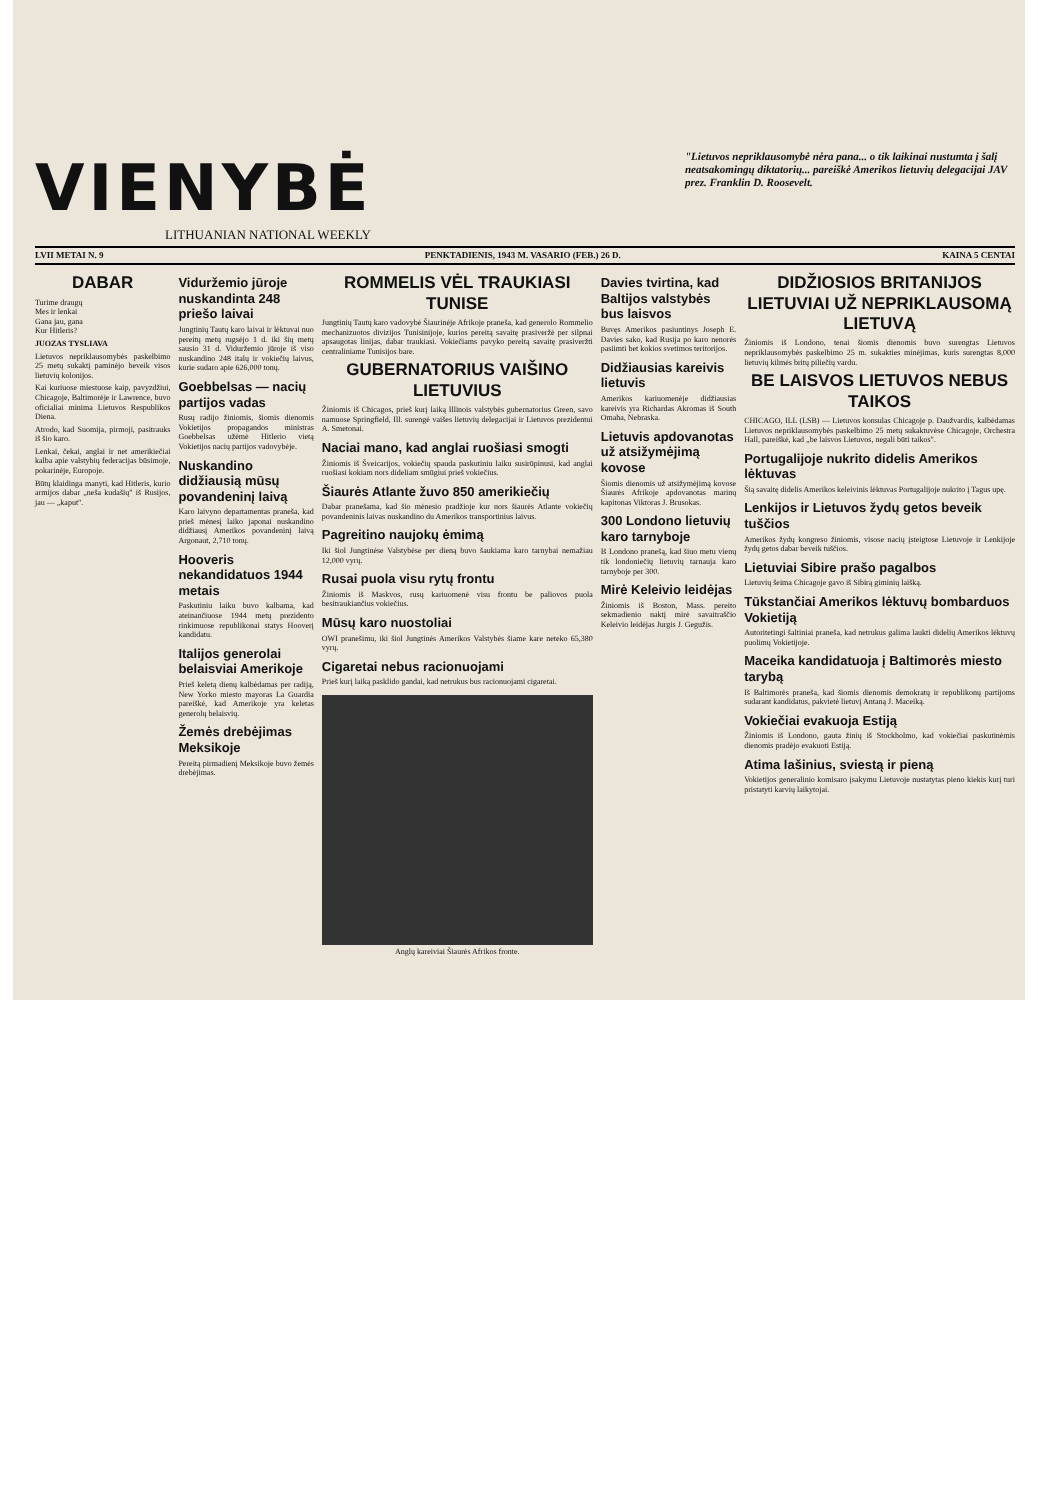VIENYBĖ
LITHUANIAN NATIONAL WEEKLY
"Lietuvos nepriklausomybė nėra pana... o tik laikinai nustumta į šalį neatsakomingų diktatorių... pareiškė Amerikos lietuvių delegacijai JAV prez. Franklin D. Roosevelt.
LVII METAI N. 9 PENKTADIENIS, 1943 M. VASARIO (FEB.) 26 D. KAINA 5 CENTAI
DABAR
Turime draugų
Mes ir lenkai
Gana jau, gana
Kur Hitleris?
JUOZAS TYSLIAVA
Lietuvos nepriklausomybės paskelbimo 25 metų sukaktį paminėjo beveik visos lietuvių kolonijos.
Kai kuriuose miestuose kaip, pavyzdžiui, Chicagoje, Baltimorėje ir Lawrence, buvo oficialiai minima Lietuvos Respublikos Diena.
Atrodo, kad Suomija, pirmoji, pasitrauks iš šio karo.
Lenkai, čekai, anglai ir net amerikiečiai kalba apie valstybių federacijas būsimoje, pokarinėje, Europoje.
Būtų klaidinga manyti, kad Hitleris, kurio armijos dabar „neša kudašių" iš Rusijos, jau — „kaput".
Viduržemio jūroje nuskandinta 248 priešo laivai
Jungtinių Tautų karo laivai ir lėktuvai nuo pereitų metų rugsėjo 1 d. iki šių metų sausio 31 d. Viduržemio jūroje iš viso nuskandino 248 italų ir vokiečių laivus, kurie sudaro apie 626,000 tonų.
Goebbelsas — nacių partijos vadas
Rusų radijo žiniomis, šiomis dienomis Vokietijos propagandos ministras Goebbelsas užėmė Hitlerio vietą Vokietijos nacių partijos vadovybėje.
Nuskandino didžiausią mūsų povandeninį laivą
Karo laivyno departamentas praneša, kad prieš mėnesį laiko japonai nuskandino didžiausį Amerikos povandeninį laivą Argonaut, 2,710 tonų.
Hooveris nekandidatuos 1944 metais
Paskutiniu laiku buvo kalbama, kad ateinančiuose 1944 metų prezidento rinkimuose republikonai statys Hooverį kandidatu.
Italijos generolai belaisviai Amerikoje
Prieš keletą dienų kalbėdamas per radiją, New Yorko miesto mayoras La Guardia pareiškė, kad Amerikoje yra keletas generolų belaisvių.
Žemės drebėjimas Meksikoje
Pereitą pirmadienį Meksikoje buvo žemės drebėjimas.
ROMMELIS VĖL TRAUKIASI TUNISE
Jungtinių Tautų karo vadovybė Šiaurinėje Afrikoje praneša, kad generolo Rommelio mechanizuotos divizijos Tunisinijoje, kurios pereitą savaitę prasiveržė per silpnai apsaugotas linijas, dabar traukiasi. Vokiečiams pavyko pereitą savaitę prasiveržti centraliniame Tunisijos bare.
GUBERNATORIUS VAIŠINO LIETUVIUS
Žiniomis iš Chicagos, prieš kurį laiką Illinois valstybės gubernatorius Green, savo namuose Springfield, Ill. surengė vaišes lietuvių delegacijai ir Lietuvos prezidentui A. Smetonai.
Naciai mano, kad anglai ruošiasi smogti
Žiniomis iš Šveicarijos, vokiečių spauda paskutiniu laiku susirūpinusi, kad anglai ruošiasi kokiam nors dideliam smūgiui prieš vokiečius.
Šiaurės Atlante žuvo 850 amerikiečių
Dabar pranešama, kad šio mėnesio pradžioje kur nors šiaurės Atlante vokiečių povandeninis laivas nuskandino du Amerikos transportinius laivus.
Pagreitino naujokų ėmimą
Iki šiol Jungtinėse Valstybėse per dieną buvo šaukiama karo tarnybai nemažiau 12,000 vyrų.
Rusai puola visu rytų frontu
Žiniomis iš Maskvos, rusų kariuomenė visu frontu be paliovos puola besitraukiančius vokiečius.
Mūsų karo nuostoliai
OWI pranešimu, iki šiol Jungtinės Amerikos Valstybės šiame kare neteko 65,380 vyrų.
Cigaretai nebus racionuojami
Prieš kurį laiką pasklido gandai, kad netrukus bus racionuojami cigaretai.
Anglų kareiviai Šiaurės Afrikos fronte.
Davies tvirtina, kad Baltijos valstybės bus laisvos
Buvęs Amerikos pasiuntinys Joseph E. Davies sako, kad Rusija po karo nenorės pasiimti bet kokios svetimos teritorijos.
Didžiausias kareivis lietuvis
Amerikos kariuomenėje didžiausias kareivis yra Richardas Akromas iš South Omaha, Nebraska.
Lietuvis apdovanotas už atsižymėjimą kovose
Šiomis dienomis už atsižymėjimą kovose Šiaurės Afrikoje apdovanotas marinų kapitonas Viktoras J. Brusokas.
300 Londono lietuvių karo tarnyboje
Iš Londono pranešą, kad šiuo metu vienų tik londoniečių lietuvių tarnauja karo tarnyboje per 300.
Mirė Keleivio leidėjas
Žiniomis iš Boston, Mass. pereito sekmadienio naktį mirė savaitraščio Keleivio leidėjas Jurgis J. Gegužis.
DIDŽIOSIOS BRITANIJOS LIETUVIAI UŽ NEPRIKLAUSOMĄ LIETUVĄ
Žiniomis iš Londono, tenai šiomis dienomis buvo surengtas Lietuvos nepriklausomybės paskelbimo 25 m. sukakties minėjimas, kuris surengtas 8,000 lietuvių kilmės britų piliečių vardu.
BE LAISVOS LIETUVOS NEBUS TAIKOS
CHICAGO, ILL (LSB) — Lietuvos konsulas Chicagoje p. Daužvardis, kalbėdamas Lietuvos nepriklausomybės paskelbimo 25 metų sukaktuvėse Chicagoje, Orchestra Hall, pareiškė, kad „be laisvos Lietuvos, negali būti taikos".
Portugalijoje nukrito didelis Amerikos lėktuvas
Šią savaitę didelis Amerikos keleivinis lėktuvas Portugalijoje nukrito į Tagus upę.
Lenkijos ir Lietuvos žydų getos beveik tuščios
Amerikos žydų kongreso žiniomis, visose nacių įsteigtose Lietuvoje ir Lenkijoje žydų getos dabar beveik tuščios.
Lietuviai Sibire prašo pagalbos
Lietuvių šeima Chicagoje gavo iš Sibirą giminių laišką.
Tūkstančiai Amerikos lėktuvų bombarduos Vokietiją
Autoritetingi šaltiniai praneša, kad netrukus galima laukti didelių Amerikos lėktuvų puolimų Vokietijoje.
Maceika kandidatuoja į Baltimorės miesto tarybą
Iš Baltimorės praneša, kad šiomis dienomis demokratų ir republikonų partijoms sudarant kandidatus, pakvietė lietuvį Antaną J. Maceiką.
Vokiečiai evakuoja Estiją
Žiniomis iš Londono, gauta žinių iš Stockholmo, kad vokiečiai paskutinėmis dienomis pradėjo evakuoti Estiją.
Atima lašinius, sviestą ir pieną
Vokietijos generalinio komisaro įsakymu Lietuvoje nustatytas pieno kiekis kurį turi pristatyti karvių laikytojai.